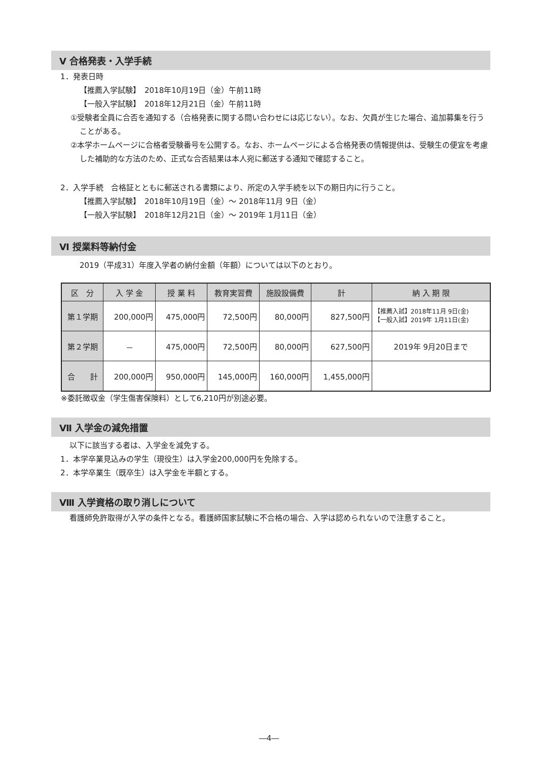Ⅴ 合格発表・入学手続
1．発表日時
【推薦入学試験】　2018年10月19日（金）午前11時
【一般入学試験】　2018年12月21日（金）午前11時
①受験者全員に合否を通知する（合格発表に関する問い合わせには応じない）。なお、欠員が生じた場合、追加募集を行うことがある。
②本学ホームページに合格者受験番号を公開する。なお、ホームページによる合格発表の情報提供は、受験生の便宜を考慮した補助的な方法のため、正式な合否結果は本人宛に郵送する通知で確認すること。
2．入学手続　合格証とともに郵送される書類により、所定の入学手続を以下の期日内に行うこと。
【推薦入学試験】　2018年10月19日（金）～ 2018年11月 9日（金）
【一般入学試験】　2018年12月21日（金）～ 2019年 1月11日（金）
Ⅵ 授業料等納付金
2019（平成31）年度入学者の納付金額（年額）については以下のとおり。
| 区 分 | 入 学 金 | 授 業 料 | 教育実習費 | 施設設備費 | 計 | 納 入 期 限 |
| --- | --- | --- | --- | --- | --- | --- |
| 第１学期 | 200,000円 | 475,000円 | 72,500円 | 80,000円 | 827,500円 | 【推薦入試】2018年11月 9日(金) 【一般入試】2019年 1月11日(金) |
| 第２学期 | － | 475,000円 | 72,500円 | 80,000円 | 627,500円 | 2019年 9月20日まで |
| 合 計 | 200,000円 | 950,000円 | 145,000円 | 160,000円 | 1,455,000円 | |
※委託徴収金（学生傷害保険料）として6,210円が別途必要。
Ⅶ 入学金の減免措置
以下に該当する者は、入学金を減免する。
1．本学卒業見込みの学生（現役生）は入学金200,000円を免除する。
2．本学卒業生（既卒生）は入学金を半額とする。
Ⅷ 入学資格の取り消しについて
看護師免許取得が入学の条件となる。看護師国家試験に不合格の場合、入学は認められないので注意すること。
―4―